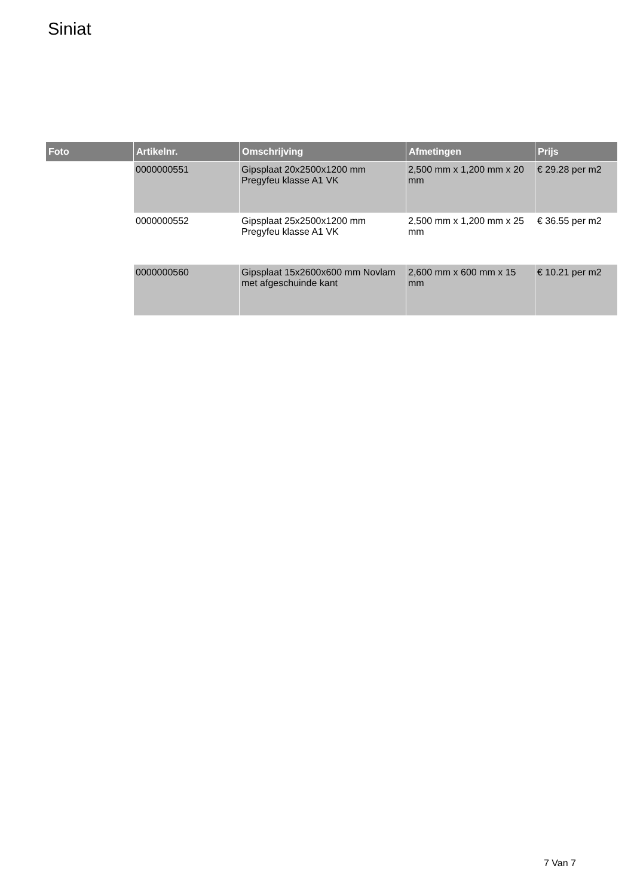Siniat
| Foto | Artikelnr. | Omschrijving | Afmetingen | Prijs |
| --- | --- | --- | --- | --- |
| | 0000000551 | Gipsplaat 20x2500x1200 mm Pregyfeu klasse A1 VK | 2,500 mm x 1,200 mm x 20 mm | € 29.28 per m2 |
| | 0000000552 | Gipsplaat 25x2500x1200 mm Pregyfeu klasse A1 VK | 2,500 mm x 1,200 mm x 25 mm | € 36.55 per m2 |
| | 0000000560 | Gipsplaat 15x2600x600 mm Novlam met afgeschuinde kant | 2,600 mm x 600 mm x 15 mm | € 10.21 per m2 |
7 Van 7